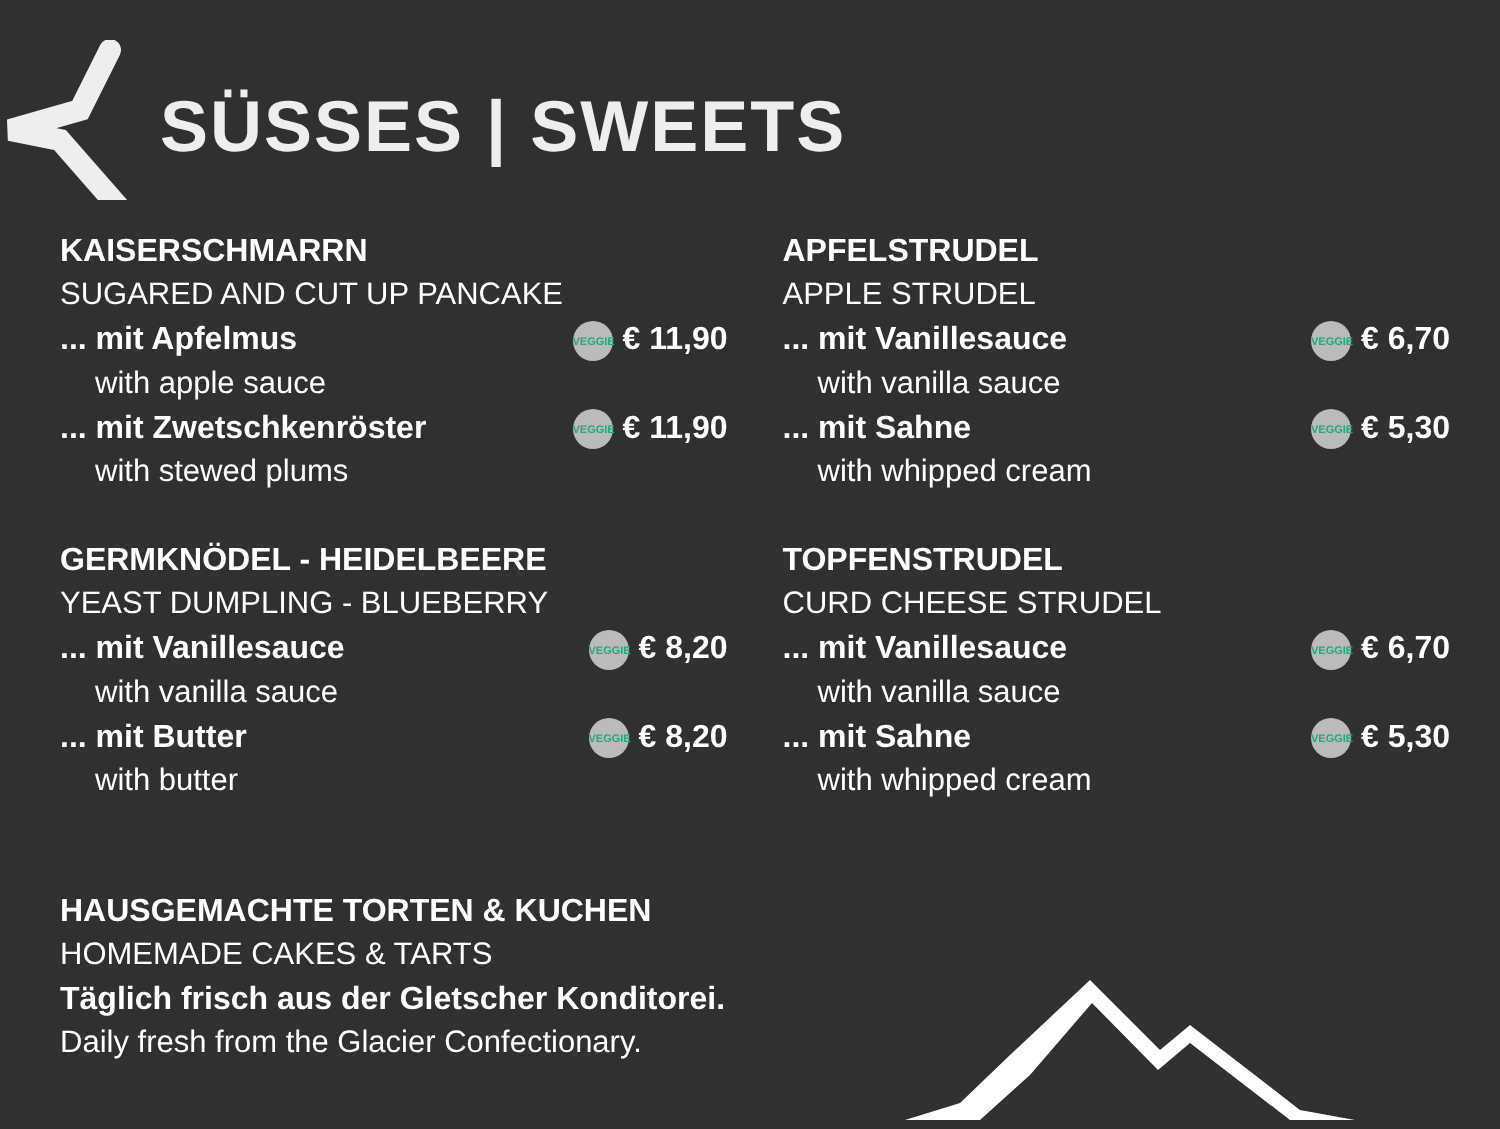SÜSSES | SWEETS
KAISERSCHMARRN
SUGARED AND CUT UP PANCAKE
... mit Apfelmus VEGGIE € 11,90
with apple sauce
... mit Zwetschkenröster VEGGIE € 11,90
with stewed plums
GERMKNÖDEL - HEIDELBEERE
YEAST DUMPLING - BLUEBERRY
... mit Vanillesauce VEGGIE € 8,20
with vanilla sauce
... mit Butter VEGGIE € 8,20
with butter
APFELSTRUDEL
APPLE STRUDEL
... mit Vanillesauce VEGGIE € 6,70
with vanilla sauce
... mit Sahne VEGGIE € 5,30
with whipped cream
TOPFENSTRUDEL
CURD CHEESE STRUDEL
... mit Vanillesauce VEGGIE € 6,70
with vanilla sauce
... mit Sahne VEGGIE € 5,30
with whipped cream
HAUSGEMACHTE TORTEN & KUCHEN
HOMEMADE CAKES & TARTS
Täglich frisch aus der Gletscher Konditorei.
Daily fresh from the Glacier Confectionary.